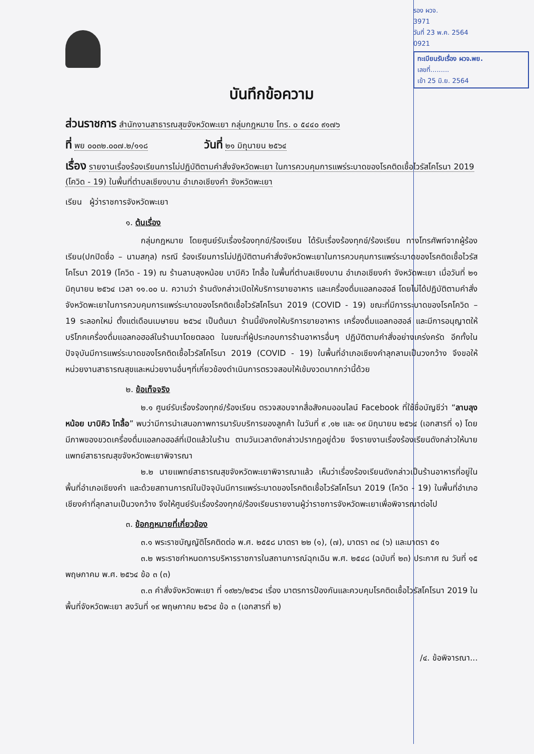รอง ผวจ.
3971
วันที่ 23 พ.ค. 2564
0921
ทะเบียนรับเรื่อง ผวจ.พย.
เลขที่.........
เข้า 25 มิ.ย. 2564
บันทึกข้อความ
ส่วนราชการ สำนักงานสาธารณสุขจังหวัดพะเยา กลุ่มกฎหมาย โทร. ๐ ๕๔๔๐ ๙๑๗๖
ที่ พย ๐๐๓๒.๐๐๗.๒/๑๑๘ วันที่ ๒๑ มิถุนายน ๒๕๖๔
เรื่อง รายงานเรื่องร้องเรียนการไม่ปฏิบัติตามคำสั่งจังหวัดพะเยา ในการควบคุมการแพร่ระบาดของโรคติดเชื้อไวรัสโคโรนา 2019 (โควิด - 19) ในพื้นที่ตำบลเชียงบาน อำเภอเชียงคำ จังหวัดพะเยา
เรียน ผู้ว่าราชการจังหวัดพะเยา
๑. ต้นเรื่อง
กลุ่มกฎหมาย โดยศูนย์รับเรื่องร้องทุกข์/ร้องเรียน ได้รับเรื่องร้องทุกข์/ร้องเรียน ทางโทรศัพท์จากผู้ร้องเรียน(ปกปิดชื่อ – นามสกุล) กรณี ร้องเรียนการไม่ปฏิบัติตามคำสั่งจังหวัดพะเยาในการควบคุมการแพร่ระบาดของโรคติดเชื้อไวรัสโคโรนา 2019 (โควิด - 19) ณ ร้านลาบลุงหน้อย บาบีคิว ไทลื้อ ในพื้นที่ตำบลเชียงบาน อำเภอเชียงคำ จังหวัดพะเยา เมื่อวันที่ ๒๑ มิถุนายน ๒๕๖๔ เวลา ๑๑.๐๐ น. ความว่า ร้านดังกล่าวเปิดให้บริการขายอาหาร และเครื่องดื่มแอลกอฮอล์ โดยไม่ได้ปฏิบัติตามคำสั่งจังหวัดพะเยาในการควบคุมการแพร่ระบาดของโรคติดเชื้อไวรัสโคโรนา 2019 (COVID - 19) ขณะที่มีการระบาดของโรคโควิด – 19 ระลอกใหม่ ตั้งแต่เดือนเมษายน ๒๕๖๔ เป็นต้นมา ร้านนี้ยังคงให้บริการขายอาหาร เครื่องดื่มแอลกอฮอล์ และมีการอนุญาตให้บริโภคเครื่องดื่มแอลกอฮอล์ในร้านมาโดยตลอด ในขณะที่ผู้ประกอบการร้านอาหารอื่นๆ ปฏิบัติตามคำสั่งอย่างเคร่งครัด อีกทั้งในปัจจุบันมีการแพร่ระบาดของโรคติดเชื้อไวรัสโคโรนา 2019 (COVID - 19) ในพื้นที่อำเภอเชียงคำลุกลามเป็นวงกว้าง จึงขอให้หน่วยงานสาธารณสุขและหน่วยงานอื่นๆที่เกี่ยวข้องดำเนินการตรวจสอบให้เข้มงวดมากกว่านี้ด้วย
๒. ข้อเท็จจริง
๒.๑ ศูนย์รับเรื่องร้องทุกข์/ร้องเรียน ตรวจสอบจากสื่อสังคมออนไลน์ Facebook ที่ใช้ชื่อบัญชีว่า “ลาบลุงหน้อย บาบิคิว ไทลื้อ” พบว่ามีการนำเสนอภาพการมารับบริการของลูกค้า ในวันที่ ๙ ,๑๒ และ ๑๙ มิถุนายน ๒๕๖๔ (เอกสารที่ ๑) โดยมีภาพของขวดเครื่องดื่มแอลกอฮอล์ที่เปิดแล้วในร้าน ตามวันเวลาดังกล่าวปรากฏอยู่ด้วย จึงรายงานเรื่องร้องเรียนดังกล่าวให้นายแพทย์สาธารณสุขจังหวัดพะเยาพิจารณา
๒.๒ นายแพทย์สาธารณสุขจังหวัดพะเยาพิจารณาแล้ว เห็นว่าเรื่องร้องเรียนดังกล่าวเป็นร้านอาหารที่อยู่ในพื้นที่อำเภอเชียงคำ และด้วยสถานการณ์ในปัจจุบันมีการแพร่ระบาดของโรคติดเชื้อไวรัสโคโรนา 2019 (โควิด - 19) ในพื้นที่อำเภอเชียงคำที่ลุกลามเป็นวงกว้าง จึงให้ศูนย์รับเรื่องร้องทุกข์/ร้องเรียนรายงานผู้ว่าราชการจังหวัดพะเยาเพื่อพิจารณาต่อไป
๓. ข้อกฎหมายที่เกี่ยวข้อง
๓.๑ พระราชบัญญัติโรคติดต่อ พ.ศ. ๒๕๕๘ มาตรา ๒๒ (๑), (๗), มาตรา ๓๔ (๖) และมาตรา ๕๑
๓.๒ พระราชกำหนดการบริหารราชการในสถานการณ์ฉุกเฉิน พ.ศ. ๒๕๔๘ (ฉบับที่ ๒๓) ประกาศ ณ วันที่ ๑๕ พฤษภาคม พ.ศ. ๒๕๖๔ ข้อ ๓ (๓)
๓.๓ คำสั่งจังหวัดพะเยา ที่ ๑๙๒๖/๒๕๖๔ เรื่อง มาตรการป้องกันและควบคุมโรคติดเชื้อไวรัสโคโรนา 2019 ในพื้นที่จังหวัดพะเยา ลงวันที่ ๑๙ พฤษภาคม ๒๕๖๔ ข้อ ๓ (เอกสารที่ ๒)
/๔. ข้อพิจารณา...